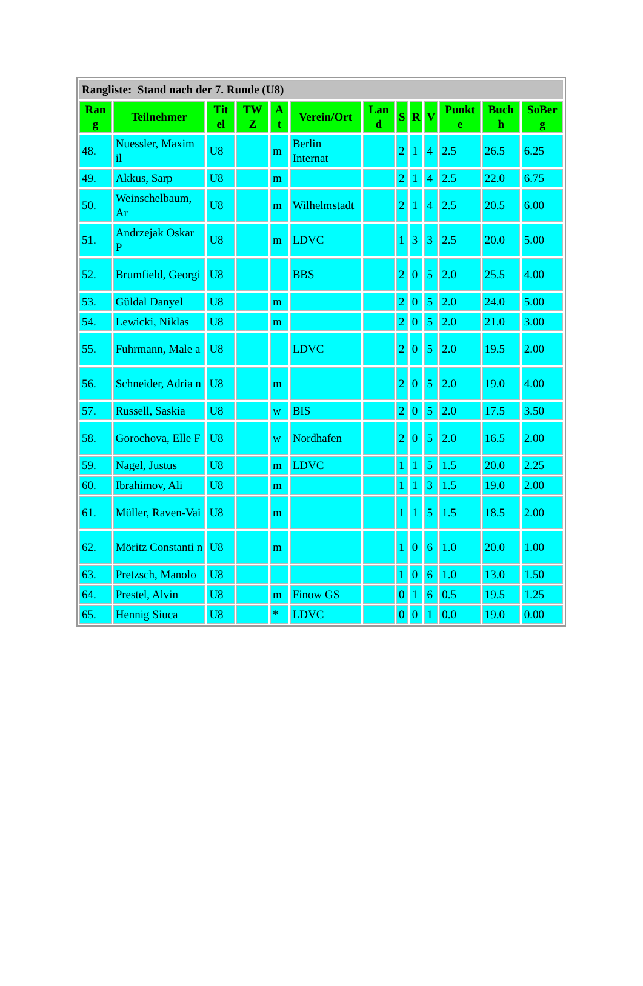| Rangliste: Stand nach der 7. Runde (U8) | | | | | | | | | | | | |
| --- | --- | --- | --- | --- | --- | --- | --- | --- | --- | --- | --- | --- |
| Ran g | Teilnehmer | Tit el | TW Z | A t | Verein/Ort | Lan d | S | R | V | Punkt e | Buch h | SoBer g |
| 48. | Nuessler, Maxim il | U8 | | m | Berlin Internat | | 2 | 1 | 4 | 2.5 | 26.5 | 6.25 |
| 49. | Akkus, Sarp | U8 | | m | | | 2 | 1 | 4 | 2.5 | 22.0 | 6.75 |
| 50. | Weinschelbaum, Ar | U8 | | m | Wilhelmstadt | | 2 | 1 | 4 | 2.5 | 20.5 | 6.00 |
| 51. | Andrzejak Oskar P | U8 | | m | LDVC | | 1 | 3 | 3 | 2.5 | 20.0 | 5.00 |
| 52. | Brumfield, Georgi | U8 | | | BBS | | 2 | 0 | 5 | 2.0 | 25.5 | 4.00 |
| 53. | Güldal Danyel | U8 | | m | | | 2 | 0 | 5 | 2.0 | 24.0 | 5.00 |
| 54. | Lewicki, Niklas | U8 | | m | | | 2 | 0 | 5 | 2.0 | 21.0 | 3.00 |
| 55. | Fuhrmann, Male a | U8 | | | LDVC | | 2 | 0 | 5 | 2.0 | 19.5 | 2.00 |
| 56. | Schneider, Adria n | U8 | | m | | | 2 | 0 | 5 | 2.0 | 19.0 | 4.00 |
| 57. | Russell, Saskia | U8 | | w | BIS | | 2 | 0 | 5 | 2.0 | 17.5 | 3.50 |
| 58. | Gorochova, Elle F | U8 | | w | Nordhafen | | 2 | 0 | 5 | 2.0 | 16.5 | 2.00 |
| 59. | Nagel, Justus | U8 | | m | LDVC | | 1 | 1 | 5 | 1.5 | 20.0 | 2.25 |
| 60. | Ibrahimov, Ali | U8 | | m | | | 1 | 1 | 3 | 1.5 | 19.0 | 2.00 |
| 61. | Müller, Raven-Vai | U8 | | m | | | 1 | 1 | 5 | 1.5 | 18.5 | 2.00 |
| 62. | Möritz Constanti n | U8 | | m | | | 1 | 0 | 6 | 1.0 | 20.0 | 1.00 |
| 63. | Pretzsch, Manolo | U8 | | | | | 1 | 0 | 6 | 1.0 | 13.0 | 1.50 |
| 64. | Prestel, Alvin | U8 | | m | Finow GS | | 0 | 1 | 6 | 0.5 | 19.5 | 1.25 |
| 65. | Hennig Siuca | U8 | | * | LDVC | | 0 | 0 | 1 | 0.0 | 19.0 | 0.00 |